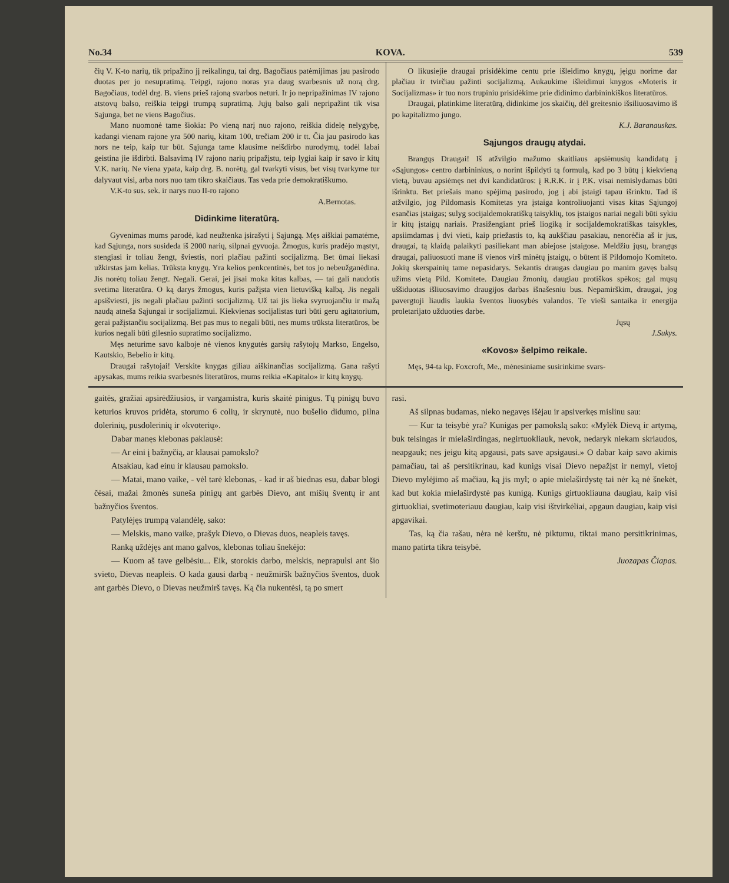No.34 KOVA. 539
čių V. K-to narių, tik pripažino jį reikalingu, tai drg. Bagočiaus patėmijimas jau pasirodo duotas per jo nesupratimą. Teipgi, rajono noras yra daug svarbesnis už norą drg. Bagočiaus, todėl drg. B. viens prieš rajoną svarbos neturi. Ir jo nepripažinimas IV rajono atstovų balso, reiškia teipgi trumpą supratimą. Jųjų balso gali nepripažint tik visa Sąjunga, bet ne viens Bagočius.
Mano nuomonė tame šiokia: Po vieną narį nuo rajono, reiškia didelę nelygybę, kadangi vienam rajone yra 500 narių, kitam 100, trečiam 200 ir tt. Čia jau pasirodo kas nors ne teip, kaip tur būt. Sąjunga tame klausime neišdirbo nurodymų, todėl labai geistina jie išdirbti. Balsavimą IV rajono narių pripažįstu, teip lygiai kaip ir savo ir kitų V.K. narių. Ne viena ypata, kaip drg. B. norėtų, gal tvarkyti visus, bet visų tvarkyme tur dalyvaut visi, arba nors nuo tam tikro skaičiaus. Tas veda prie demokratiškumo.
V.K-to sus. sek. ir narys nuo II-ro rajono
A.Bernotas.
Didinkime literatūrą.
Gyvenimas mums parodė, kad neužtenka įsirašyti į Sąjungą. Męs aiškiai pamatėme, kad Sąjunga, nors susideda iš 2000 narių, silpnai gyvuoja. Žmogus, kuris pradėjo mąstyt, stengiasi ir toliau žengt, šviestis, nori plačiau pažinti socijalizmą. Bet ūmai liekasi užkirstas jam kelias. Trūksta knygų. Yra kelios penkcentinės, bet tos jo nebeužganėdina. Jis norėtų toliau žengt. Negali. Gerai, jei jisai moka kitas kalbas, — tai gali naudotis svetima literatūra. O ką darys žmogus, kuris pažįsta vien lietuvišką kalbą. Jis negali apsišviesti, jis negali plačiau pažinti socijalizmą. Už tai jis lieka svyruojančiu ir mažą naudą atneša Sąjungai ir socijalizmui. Kiekvienas socijalistas turi būti geru agitatorium, gerai pažįstančiu socijalizmą. Bet pas mus to negali būti, nes mums trūksta literatūros, be kurios negali būti gilesnio supratimo socijalizmo.
Męs neturime savo kalboje nė vienos knygutės garsių rašytojų Markso, Engelso, Kautskio, Bebelio ir kitų.
Draugai rašytojai! Verskite knygas giliau aiškinančias socijalizmą. Gana rašyti apysakas, mums reikia svarbesnės literatūros, mums reikia «Kapitalo» ir kitų knygų.
O likusiejie draugai prisidėkime centu prie išleidimo knygų, jęigu norime dar plačiau ir tvirčiau pažinti socijalizmą. Aukaukime išleidimui knygos «Moteris ir Socijalizmas» ir tuo nors trupiniu prisidėkime prie didinimo darbininkiškos literatūros.
Draugai, platinkime literatūrą, didinkime jos skaičių, dėl greitesnio išsiliuosavimo iš po kapitalizmo jungo.
K.J. Baranauskas.
Sąjungos draugų atydai.
Brangųs Draugai! Iš atžvilgio mažumo skaitliaus apsiėmusių kandidatų į «Sąjungos» centro darbininkus, o norint išpildyti tą formulą, kad po 3 būtų į kiekvieną vietą, buvau apsiėmęs net dvi kandidatūros: į R.R.K. ir į P.K. visai nemislydamas būti išrinktu. Bet priešais mano spėjimą pasirodo, jog į abi įstaigi tapau išrinktu. Tad iš atžvilgio, jog Pildomasis Komitetas yra įstaiga kontroliuojanti visas kitas Sąjungoj esančias įstaigas; sulyg socijaldemokratiškų taisyklių, tos įstaigos nariai negali būti sykiu ir kitų įstaigų nariais. Prasižengiant prieš liogiką ir socijaldemokratiškas taisykles, apsiimdamas į dvi vieti, kaip priežastis to, ką aukščiau pasakiau, nenorėčia aš ir jus, draugai, tą klaidą palaikyti pasiliekant man abiejose įstaigose. Meldžiu jųsų, brangųs draugai, paliuosuoti mane iš vienos virš minėtų įstaigų, o būtent iš Pildomojo Komiteto. Jokių skerspainių tame nepasidarys. Sekantis draugas daugiau po manim gavęs balsų užims vietą Pild. Komitete. Daugiau žmonių, daugiau protiškos spėkos; gal mųsų uššiduotas išliuosavimo draugijos darbas išnašesniu bus. Nepamirškim, draugai, jog pavergtoji liaudis laukia šventos liuosybės valandos. Te vieši santaika ir energija proletarijato užduoties darbe.
Jųsų
J.Sukys.
«Kovos» šelpimo reikale.
Męs, 94-ta kp. Foxcroft, Me., mėnesiniame susirinkime svars-
gaitės, gražiai apsirėdžiusios, ir vargamistra, kuris skaitė pinigus. Tų pinigų buvo keturios kruvos pridėta, storumo 6 colių, ir skrynutė, nuo bušelio didumo, pilna dolerinių, pusdolerinių ir «kvoterių».
Dabar manęs klebonas paklausė:
— Ar eini į bažnyčią, ar klausai pamokslo?
Atsakiau, kad einu ir klausau pamokslo.
— Matai, mano vaike, - vėl tarė klebonas, - kad ir aš biednas esu, dabar blogi čėsai, mažai žmonės suneša pinigų ant garbės Dievo, ant mišių šventų ir ant bažnyčios šventos.
Patylėjęs trumpą valandėlę, sako:
— Melskis, mano vaike, prašyk Dievo, o Dievas duos, neapleis tavęs.
Ranką uždėjęs ant mano galvos, klebonas toliau šnekėjo:
— Kuom aš tave gelbėsiu... Eik, storokis darbo, melskis, neprapulsi ant šio svieto, Dievas neapleis. O kada gausi darbą - neužmiršk bažnyčios šventos, duok ant garbės Dievo, o Dievas neužmirš tavęs. Ką čia nukentėsi, tą po smert
rasi.
Aš silpnas budamas, nieko negavęs išėjau ir apsiverkęs mislinu sau:
— Kur ta teisybė yra? Kunigas per pamokslą sako: «Mylėk Dievą ir artymą, buk teisingas ir mielaširdingas, negirtuokliauk, nevok, nedaryk niekam skriaudos, neapgauk; nes jeigu kitą apgausi, pats save apsigausi.» O dabar kaip savo akimis pamačiau, tai aš persitikrinau, kad kunigs visai Dievo nepažįst ir nemyl, vietoj Dievo mylėjimo aš mačiau, ką jis myl; o apie mielaširdystę tai nėr ką nė šnekėt, kad but kokia mielaširdystė pas kunigą. Kunigs girtuokliauna daugiau, kaip visi girtuokliai, svetimoteriauu daugiau, kaip visi ištvirkėliai, apgaun daugiau, kaip visi apgavikai.
Tas, ką čia rašau, nėra nė kerštu, nė piktumu, tiktai mano persitikrinimas, mano patirta tikra teisybė.
Juozapas Čiapas.